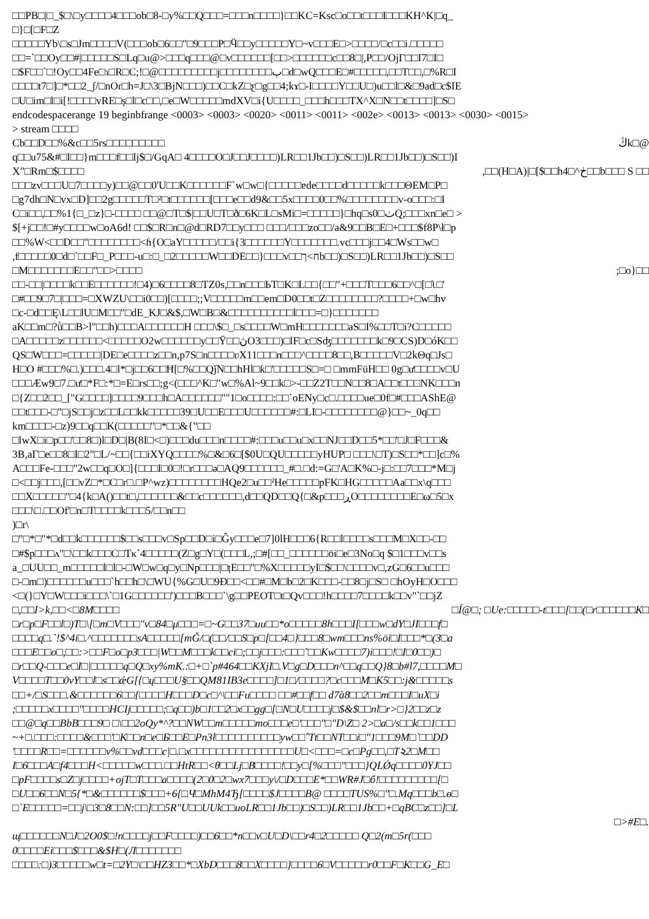□□PB□|□_$□\□y□□□□4□□□ob□8-□y%□□Q□□□=□□□n□□□□}□□KC=Ksc□o□□t□□□I□□□KH^K|□q_
□}□[□F□Z
□□□□□Yb\□s□Jm□□□□V(□□□ob□6□□"□9□□□P□Ӵ□□y□□□□□Y□~v□□□E□>□□□□/□c□□i.□□□□□
□□=`□□Oy□□#|□□□□□S□Lq□u@>□□□q□□□@□v□□□□□□[□□>□□□□□□c□□8□|,P□□/OjΓ□□I7□I□
□$F□□`□!Oy□□4Fe□ɿ□R□C;!□@□□□□□□□□□j□□□□□□□□ٻ□d□wQ□□□E□#□□□□□,□□T□□,□%R□I
□□□□t7□]□*□□2_ʃ/□nOr□h=J□\3□BjN□□□)□□C□kZ□ƹ□g□□4;kɤ□-I□□□□Y□□U□)u□□l□&□9ad□c$IE
□U□im□l□i[!□□□□vRE□ș□l□c□□,□e□W□□□□□mdXV□i{U□□□□_□□□h□□□TX^X□N□□t□□□□]□S□
endcodespacerange 19 beginbfrange <0003> <0003> <0020> <0011> <0011> <002e> <0013> <0013> <0030> <0015>
> stream □□□□
Cb□□D□□%&c□□5rs□□□□□□□□□ ڭk□@
q□□u75&#□I□□}m□□□f□□Ij$□/GqA□ 4□□□□O□J□□J□□□□)LR□□1Jb□□)□S□□)LR□□1Jb□□)□S□□)I
X"□Rm□$□□□□ ,□□(H□A)|□[$□□hڂ^□4□□b□□□ S □□
□□□zv□□□U□7□□□□y)□□@□□0'U□□K□□□□□□F`w□w□{□□□□□ɐde□□□□d□□□□□k□□□ΘEM□P□
□g7dh□N□vx□D]□□2g□□□□□T□²□t□□□□□□[□□□e□□d9&□□5x□□□□0□□%□□□□□□□□v-o□□□:□I
C□i□□,□□%1{□_□z}□-□□□□ □□@□T□$|□□U□T□ð□6K□L□sMi□=□□□□□}□hq□sٺ□0Q;□□□xn□e□ >
$[+j□□!□#y□□□□w□oA6d! □□$□R□n□@d□RD7□□y□□□ □□□/□□□zo□□/a&9□□B□E□+□□□$f8P\ł□p
□□%W<□□D□□"□□□□□□□□<ɦ{O□aY□□□□□/□□i{3□□□□□□Y□□□□□□□.vc□□□j□□4□Ws□□w□
,f□□□□□0□d□`□□F□_P□□□-u□:□_□2□□□□□W□□DE□□}□□□v□□ח>ךb□□)□S□□)LR□□1Jb□□)□S□□
□M□□□□□□□E□□"□□>□□□□ ;□o}□□
□□-□□|□□□□k□□E□□□□□□!□4)□6□□□□8□TZ0s,□□n□□□ЬT□K□L□□{□□"+□□□T□□□6□□^□[□ʅ□'
□#□□9□7□|□□□=□XWZU\□□i0□□)[□□□□;;V□□□□□m□□em□D0□□t□Z□□□□□□□□?□□□□+□w□hv
□c-□d□□Ę\L□□lU□M□□"□dE_KJ□&$,□W□B□&□□□□□□□□□□l□□□=□}□□□□□□□
aK□□m□?ǜ□□B>l"□□h)□□□A□□□□□□H □□□\$□_□s□□□□W□mH□□□□□□□aS□I%□□T□i?C□□□□□
□A□□□□□z□□□□□□<□□□□□O2w□□□□□□y□□Ȳ□□ڽO3□□□)□lF□c□Sʤ□□□□□□□k□9□CS)D□óK□□
QS□W□□□=□□□□□|DE□e□□□□z□□n,p7S□n□□□□ʋX11□□□n□□□^□□□□8□□,B□□□□□V□2kΘq□Js□
H□O #□□□%□.)□□□.4□l*□j□□6□□Ħ[□%□□QǰN□□hHl□ƙ□'□□□□□S□=□ □mmFüH□□ 0g□ư□□□□v□U
□□□Ӕw9□7.□ư□*F□:*□=E□rs□□;g<(□□□^K□"w□%Al~9□□k□>-□□Z2T□□N□□8□A□□t□□□NK□□□n
□{Z□□2□□_["G□□□□]□□□□9□□□h□A□□□□□□""1□o□□□□:□□`oENy□c□.□□□□ue□0f□#□□□AShE@
□□t□□□-□"□jS□□j□z□□L□□kk□□□□□39□U□□E□□□U□□□□□□#:□LI□-□□□□□□□□@}□□~_0q□□
km□□□□-□z)9□□q□□K(□□□□□"□*□□&{"□□
□lwX□i□p□□'□□8□)l□D□|B(8I□<□)□□□du□□□n□□□□#:□□□u□□u□x□□NJ□□D□□5*□□'□J□F□□□&
3B,aΓ□e□□8□I□2"□L/~□□{□□iXYQ□□□□%□&□6□[$0U□QU□□□□□yHUP□ □□□\□T)□S□□*□□]c□%
A□□□Fe-□□□"2w□□q□O□]{□□□I□0□!□r□□□ə□AQ9□□□□□□_#□.□d:=G□'A□K%□-j□:□□7□□□*M□j
□<□□j□□□,[□□vZ□*□C□r□.□P^wz)□□□□□□□□HQe2□u□□ˀHe□□□□□pFK□HG□□□□□Aa□□x\q□□□
□□X□□□□□"□4{k□A()□□t□,□□□□□□&□□c□□□□□□,d□□QD□□Q{□&p□□□ڕO□□□□□□□□E□ω□5□x
□□□\□.□□Of'□n□T□□□□k□□□5/□□n□□
)□r\
□"□*□"*□d□□k□□□□□□$□□s□□□v□Sp□□D□i□Ĝy□□□e□7]0lH□□□6{R□□l□□□□s□□□M□X□□-□□
□#$p□□□ʌ"□\□□k□□□C□Tκ`4□□□□□(Z□g□Y□(□□□L,;□#[□□_□□□□□□öi□e□3No□q $□1□□□v□□s
a_□UU□□_m□□□□□l□l□-□W□w□q□y□Np□□□|□țE□□"□%X□□□□□yI□$□□\□□□□v□,zG□6□□u□□□
□-□m□)□□□□□□u□□□`h□□h□\□WU{%G□U□9Ð□□<□□#□M□b□2□K□□□-□□8□j□S□ □hOyH□O□□□
<□(}□Y□W□□□i□□□\`□1G□□□□□□')□□□B□□□`\g□□PEOT□t□Qv□□□!h□□□□7□□□□k□□v"`□□jZ
□,□□I>k,□□<□8M□□□□ □Í@□; □Ue:□□□□□-t□□□[□□(□r□□□□□□K□
□r□p□F□□l□)T□\[□m□V□□□"v□84□μ□□□=□~G□□37□uu□□*o□□□□□8h□□□I[□□□w□dY□JI□□□f□
□□□□q□.`!$^4i□.^□□□□□□□sA□□□□□[mǦ/□(□□/□□S□p□[□□4□}□□□8□wm□□□ns%öi□I□□□*□(3□a
□□□E□□o□,□□:>□□F□o□p3□□□|W□□M□□□k□□ci□;□□j□□□:□□□˜□□Kw□□□□7)i□□□!□I□0□□)□
□r□□Q-□□□e□I□|□□□□□q□Q□xy%mK.:□+□`p#464□□KXjI□.V□g□D□□□n^□□q□□Q}8□b#l7,□□□□M□
V□□□□T□□0vY□□l□s□□ǽG[{□ų□□□U§□□QM81IB3e□□□□]□1□/□□□□?□c□□□M□K5□□:j&□□□□□s
□□+/□S□□□.&□□□□□□6□□{□□□□H□□□D□c□^\□□Fu□□□□ □□#□□f□□ d7à8□□2□□m□□□I□uX□i
;□□□□□x□□□□"□□□□HCIj□□□□□;□q□□)b□1□□2□x□□gg□[□N□U□□□□j□$&$□□nl□r>□}2□□z□z
□□@□q□□BbB□□□9□ □\□□2oQy*^?□□NW□□m□□□□□mo□□□e□'□□□"□"D\Z□ 2>□a□/s□□k□□1□□□
~+□.□□□:□□□□&□□□'□K□□n□e□Б□□E□Pn3l□□□□□□□□□□yw□□ˆTt□□NT□□i□"1□□□9M□`□□DD
'□□□□R□□=□□□□□□v%□□vd□□□c|□.□x□□□□□□□□□□□□□□□□U□<□□□=□c□Pg□□,□T২2□M□□
I□6□□□A□f4□□□H<□□□□□w□□□.□□HtR□□<θ□□Lj□B□□□□!□□y□[%□□□"□□□}QLǾq□□□□0YJ□□
□pF□□□□s□Z□j□□□□+ojT□T□□□a□□□□(2□0□2□wx7□□□y\/□D□□□E*□□WR#J□б!□□□□□□□□□[□
□U□□6□□N□5{*□&□□□□□□$□□□+6{□Ч□MhM4Ђ[□□□□$J□□□□B@ □□□□TUS%□"□.Mq□□□b□.ɵ□
□`E□□□□□=□□j\□3□8□□N:□□]□□5R"U□□UUk□□uoLR□□1Jb□□)□S□□)LR□□1Jb□□+□qBC□z□□]□L
□>#E□.
щ□□□□□□N□J□2O0$□!n□□□□j□□F□□□□)□□6□□*n□□v□U□D\□□r4□2□□□□□ Q□2(m□5r(□□□
0□□□□Ei□□□$□□□&$H□(Л□□□□□□□
□□□□:□)3□□□□□w□t=□2Y□\□□HZ3□□*□XbD□□□8□□X□□□□}□□□□6□V□□□□□r0□□F□K□□G_E□